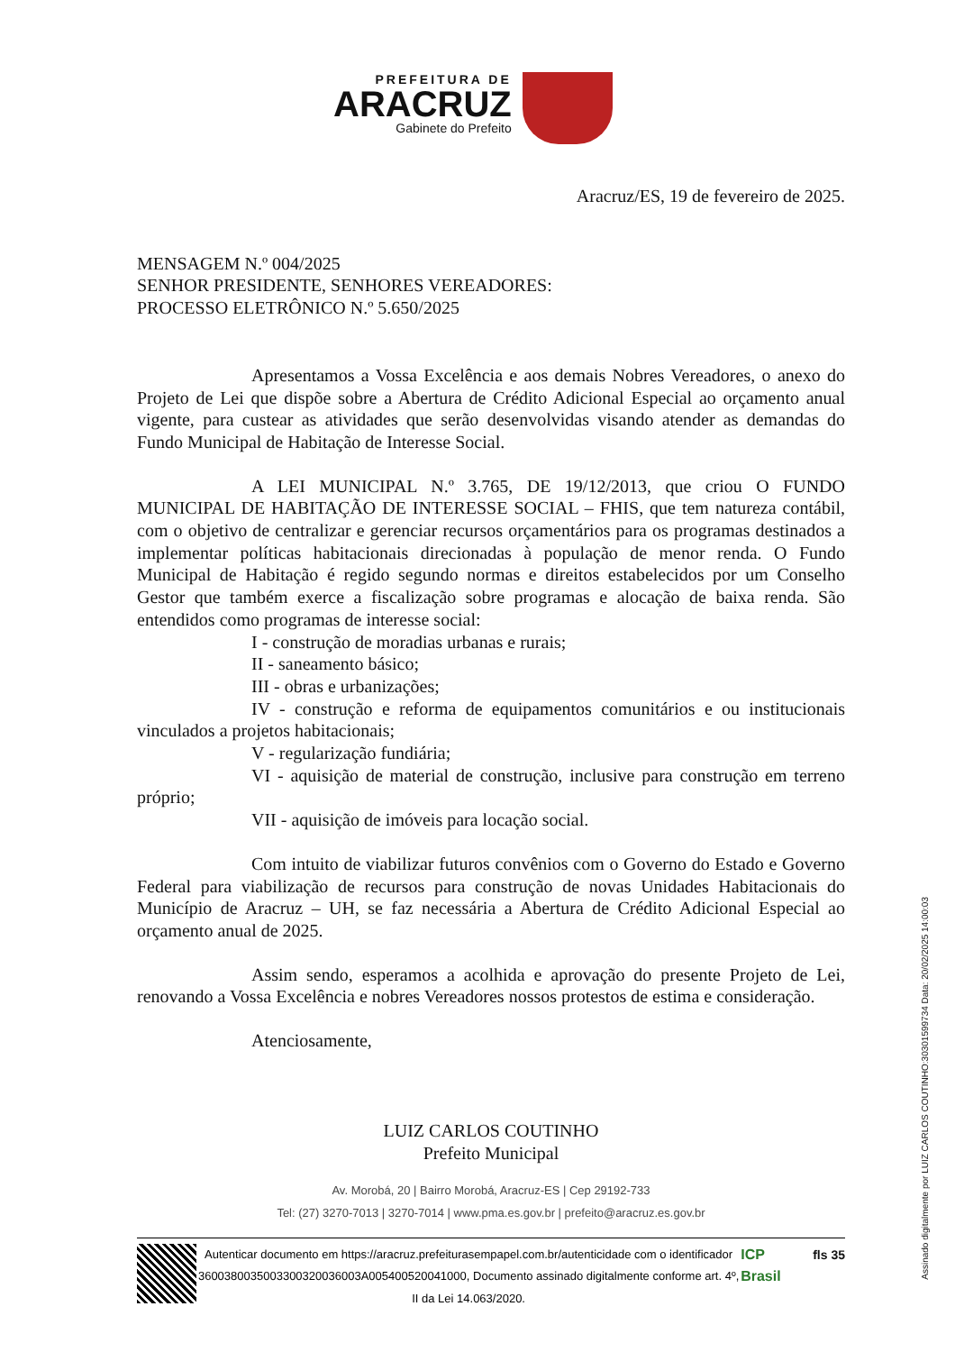PREFEITURA DE
ARACRUZ
Gabinete do Prefeito
Aracruz/ES, 19 de fevereiro de 2025.
MENSAGEM N.º 004/2025
SENHOR PRESIDENTE, SENHORES VEREADORES:
PROCESSO ELETRÔNICO N.º 5.650/2025
Apresentamos a Vossa Excelência e aos demais Nobres Vereadores, o anexo do Projeto de Lei que dispõe sobre a Abertura de Crédito Adicional Especial ao orçamento anual vigente, para custear as atividades que serão desenvolvidas visando atender as demandas do Fundo Municipal de Habitação de Interesse Social.
A LEI MUNICIPAL N.º 3.765, DE 19/12/2013, que criou O FUNDO MUNICIPAL DE HABITAÇÃO DE INTERESSE SOCIAL – FHIS, que tem natureza contábil, com o objetivo de centralizar e gerenciar recursos orçamentários para os programas destinados a implementar políticas habitacionais direcionadas à população de menor renda. O Fundo Municipal de Habitação é regido segundo normas e direitos estabelecidos por um Conselho Gestor que também exerce a fiscalização sobre programas e alocação de baixa renda. São entendidos como programas de interesse social:
I - construção de moradias urbanas e rurais;
II - saneamento básico;
III - obras e urbanizações;
IV - construção e reforma de equipamentos comunitários e ou institucionais vinculados a projetos habitacionais;
V - regularização fundiária;
VI - aquisição de material de construção, inclusive para construção em terreno próprio;
VII - aquisição de imóveis para locação social.
Com intuito de viabilizar futuros convênios com o Governo do Estado e Governo Federal para viabilização de recursos para construção de novas Unidades Habitacionais do Município de Aracruz – UH, se faz necessária a Abertura de Crédito Adicional Especial ao orçamento anual de 2025.
Assim sendo, esperamos a acolhida e aprovação do presente Projeto de Lei, renovando a Vossa Excelência e nobres Vereadores nossos protestos de estima e consideração.
Atenciosamente,
LUIZ CARLOS COUTINHO
Prefeito Municipal
Av. Morobá, 20 | Bairro Morobá, Aracruz-ES | Cep 29192-733
Tel: (27) 3270-7013 | 3270-7014 | www.pma.es.gov.br | prefeito@aracruz.es.gov.br
Autenticar documento em https://aracruz.prefeiturasempapel.com.br/autenticidade com o identificador 3600380035003300320036003A005400520041000, Documento assinado digitalmente conforme art. 4º, II da Lei 14.063/2020.
ICP Brasil
fls 35
Assinado digitalmente por LUIZ CARLOS COUTINHO:30301599734 Data: 20/02/2025 14:00:03